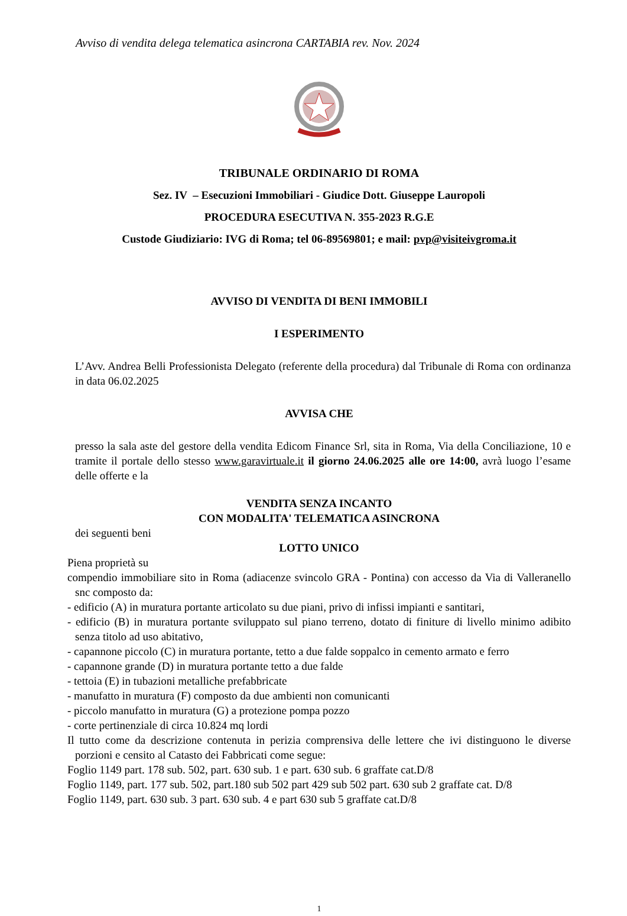Avviso di vendita delega telematica asincrona CARTABIA rev. Nov. 2024
TRIBUNALE ORDINARIO DI ROMA
Sez. IV – Esecuzioni Immobiliari - Giudice Dott. Giuseppe Lauropoli
PROCEDURA ESECUTIVA N. 355-2023 R.G.E
Custode Giudiziario: IVG di Roma; tel 06-89569801; e mail: pvp@visiteivgroma.it
AVVISO DI VENDITA DI BENI IMMOBILI
I ESPERIMENTO
L’Avv. Andrea Belli Professionista Delegato (referente della procedura) dal Tribunale di Roma con ordinanza in data 06.02.2025
AVVISA CHE
presso la sala aste del gestore della vendita Edicom Finance Srl, sita in Roma, Via della Conciliazione, 10 e tramite il portale dello stesso www.garavirtuale.it il giorno 24.06.2025 alle ore 14:00, avrà luogo l’esame delle offerte e la
VENDITA SENZA INCANTO
CON MODALITA' TELEMATICA ASINCRONA
dei seguenti beni
LOTTO UNICO
Piena proprietà su
compendio immobiliare sito in Roma (adiacenze svincolo GRA - Pontina) con accesso da Via di Valleranello snc composto da:
- edificio (A) in muratura portante articolato su due piani, privo di infissi impianti e santitari,
- edificio (B) in muratura portante sviluppato sul piano terreno, dotato di finiture di livello minimo adibito senza titolo ad uso abitativo,
- capannone piccolo (C) in muratura portante, tetto a due falde soppalco in cemento armato e ferro
- capannone grande (D) in muratura portante tetto a due falde
- tettoia (E) in tubazioni metalliche prefabbricate
- manufatto in muratura (F) composto da due ambienti non comunicanti
- piccolo manufatto in muratura (G) a protezione pompa pozzo
- corte pertinenziale di circa 10.824 mq lordi
Il tutto come da descrizione contenuta in perizia comprensiva delle lettere che ivi distinguono le diverse porzioni e censito al Catasto dei Fabbricati come segue:
Foglio 1149 part. 178 sub. 502, part. 630 sub. 1 e part. 630 sub. 6 graffate cat.D/8
Foglio 1149, part. 177 sub. 502, part.180 sub 502 part 429 sub 502 part. 630 sub 2 graffate cat. D/8
Foglio 1149, part. 630 sub. 3 part. 630 sub. 4 e part 630 sub 5 graffate cat.D/8
1